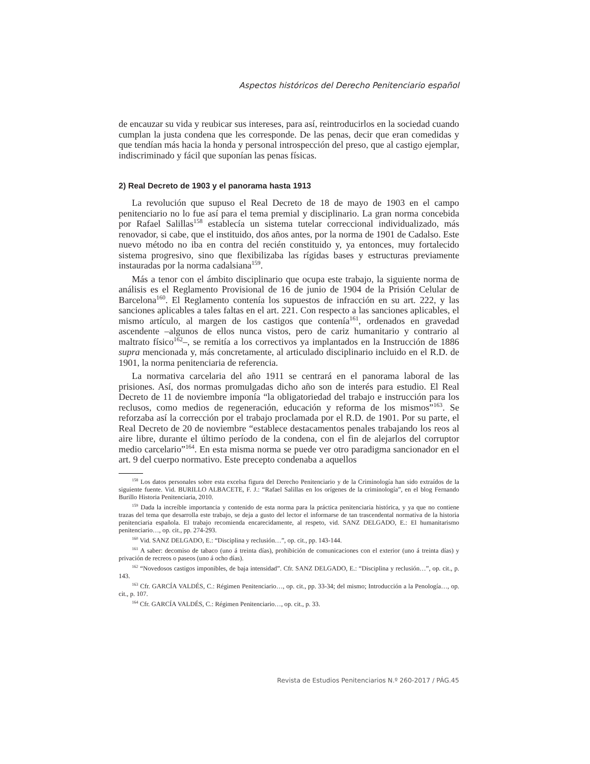Aspectos históricos del Derecho Penitenciario español
de encauzar su vida y reubicar sus intereses, para así, reintroducirlos en la sociedad cuando cumplan la justa condena que les corresponde. De las penas, decir que eran comedidas y que tendían más hacia la honda y personal introspección del preso, que al castigo ejemplar, indiscriminado y fácil que suponían las penas físicas.
2) Real Decreto de 1903 y el panorama hasta 1913
La revolución que supuso el Real Decreto de 18 de mayo de 1903 en el campo penitenciario no lo fue así para el tema premial y disciplinario. La gran norma concebida por Rafael Salillas<sup>158</sup> establecía un sistema tutelar correccional individualizado, más renovador, si cabe, que el instituido, dos años antes, por la norma de 1901 de Cadalso. Este nuevo método no iba en contra del recién constituido y, ya entonces, muy fortalecido sistema progresivo, sino que flexibilizaba las rígidas bases y estructuras previamente instauradas por la norma cadalsiana<sup>159</sup>.
Más a tenor con el ámbito disciplinario que ocupa este trabajo, la siguiente norma de análisis es el Reglamento Provisional de 16 de junio de 1904 de la Prisión Celular de Barcelona<sup>160</sup>. El Reglamento contenía los supuestos de infracción en su art. 222, y las sanciones aplicables a tales faltas en el art. 221. Con respecto a las sanciones aplicables, el mismo artículo, al margen de los castigos que contenía<sup>161</sup>, ordenados en gravedad ascendente –algunos de ellos nunca vistos, pero de cariz humanitario y contrario al maltrato físico<sup>162</sup>–, se remitía a los correctivos ya implantados en la Instrucción de 1886 supra mencionada y, más concretamente, al articulado disciplinario incluido en el R.D. de 1901, la norma penitenciaria de referencia.
La normativa carcelaria del año 1911 se centrará en el panorama laboral de las prisiones. Así, dos normas promulgadas dicho año son de interés para estudio. El Real Decreto de 11 de noviembre imponía “la obligatoriedad del trabajo e instrucción para los reclusos, como medios de regeneración, educación y reforma de los mismos”<sup>163</sup>. Se reforzaba así la corrección por el trabajo proclamada por el R.D. de 1901. Por su parte, el Real Decreto de 20 de noviembre “establece destacamentos penales trabajando los reos al aire libre, durante el último período de la condena, con el fin de alejarlos del corruptor medio carcelario”<sup>164</sup>. En esta misma norma se puede ver otro paradigma sancionador en el art. 9 del cuerpo normativo. Este precepto condenaba a aquellos
<sup>158</sup> Los datos personales sobre esta excelsa figura del Derecho Penitenciario y de la Criminología han sido extraídos de la siguiente fuente. Vid. BURILLO ALBACETE, F. J.: “Rafael Salillas en los orígenes de la criminología”, en el blog Fernando Burillo Historia Penitenciaria, 2010.
<sup>159</sup> Dada la increíble importancia y contenido de esta norma para la práctica penitenciaria histórica, y ya que no contiene trazas del tema que desarrolla este trabajo, se deja a gusto del lector el informarse de tan trascendental normativa de la historia penitenciaria española. El trabajo recomienda encarecidamente, al respeto, vid. SANZ DELGADO, E.: El humanitarismo penitenciario…, op. cit., pp. 274-293.
<sup>160</sup> Vid. SANZ DELGADO, E.: “Disciplina y reclusión…”, op. cit., pp. 143-144.
<sup>161</sup> A saber: decomiso de tabaco (uno á treinta días), prohibición de comunicaciones con el exterior (uno á treinta días) y privación de recreos o paseos (uno á ocho días).
<sup>162</sup> “Novedosos castigos imponibles, de baja intensidad”. Cfr. SANZ DELGADO, E.: “Disciplina y reclusión…”, op. cit., p. 143.
<sup>163</sup> Cfr. GARCÍA VALDÉS, C.: Régimen Penitenciario…, op. cit., pp. 33-34; del mismo; Introducción a la Penología…, op. cit., p. 107.
<sup>164</sup> Cfr. GARCÍA VALDÉS, C.: Régimen Penitenciario…, op. cit., p. 33.
Revista de Estudios Penitenciarios N.º 260-2017 / PÁG.45